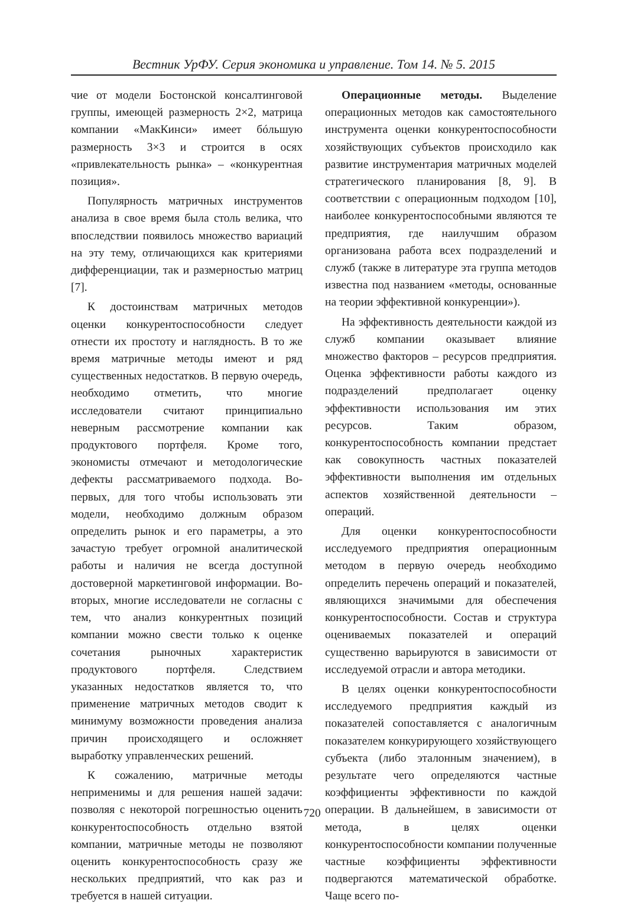Вестник УрФУ. Серия экономика и управление. Том 14. № 5. 2015
чие от модели Бостонской консалтинговой группы, имеющей размерность 2×2, матрица компании «МакКинси» имеет бóльшую размерность 3×3 и строится в осях «привлекательность рынка» – «конкурентная позиция».
Популярность матричных инструментов анализа в свое время была столь велика, что впоследствии появилось множество вариаций на эту тему, отличающихся как критериями дифференциации, так и размерностью матриц [7].
К достоинствам матричных методов оценки конкурентоспособности следует отнести их простоту и наглядность. В то же время матричные методы имеют и ряд существенных недостатков. В первую очередь, необходимо отметить, что многие исследователи считают принципиально неверным рассмотрение компании как продуктового портфеля. Кроме того, экономисты отмечают и методологические дефекты рассматриваемого подхода. Во-первых, для того чтобы использовать эти модели, необходимо должным образом определить рынок и его параметры, а это зачастую требует огромной аналитической работы и наличия не всегда доступной достоверной маркетинговой информации. Во-вторых, многие исследователи не согласны с тем, что анализ конкурентных позиций компании можно свести только к оценке сочетания рыночных характеристик продуктового портфеля. Следствием указанных недостатков является то, что применение матричных методов сводит к минимуму возможности проведения анализа причин происходящего и осложняет выработку управленческих решений.
К сожалению, матричные методы неприменимы и для решения нашей задачи: позволяя с некоторой погрешностью оценить конкурентоспособность отдельно взятой компании, матричные методы не позволяют оценить конкурентоспособность сразу же нескольких предприятий, что как раз и требуется в нашей ситуации.
Операционные методы. Выделение операционных методов как самостоятельного инструмента оценки конкурентоспособности хозяйствующих субъектов происходило как развитие инструментария матричных моделей стратегического планирования [8, 9]. В соответствии с операционным подходом [10], наиболее конкурентоспособными являются те предприятия, где наилучшим образом организована работа всех подразделений и служб (также в литературе эта группа методов известна под названием «методы, основанные на теории эффективной конкуренции»).
На эффективность деятельности каждой из служб компании оказывает влияние множество факторов – ресурсов предприятия. Оценка эффективности работы каждого из подразделений предполагает оценку эффективности использования им этих ресурсов. Таким образом, конкурентоспособность компании предстает как совокупность частных показателей эффективности выполнения им отдельных аспектов хозяйственной деятельности – операций.
Для оценки конкурентоспособности исследуемого предприятия операционным методом в первую очередь необходимо определить перечень операций и показателей, являющихся значимыми для обеспечения конкурентоспособности. Состав и структура оцениваемых показателей и операций существенно варьируются в зависимости от исследуемой отрасли и автора методики.
В целях оценки конкурентоспособности исследуемого предприятия каждый из показателей сопоставляется с аналогичным показателем конкурирующего хозяйствующего субъекта (либо эталонным значением), в результате чего определяются частные коэффициенты эффективности по каждой операции. В дальнейшем, в зависимости от метода, в целях оценки конкурентоспособности компании полученные частные коэффициенты эффективности подвергаются математической обработке. Чаще всего по-
720